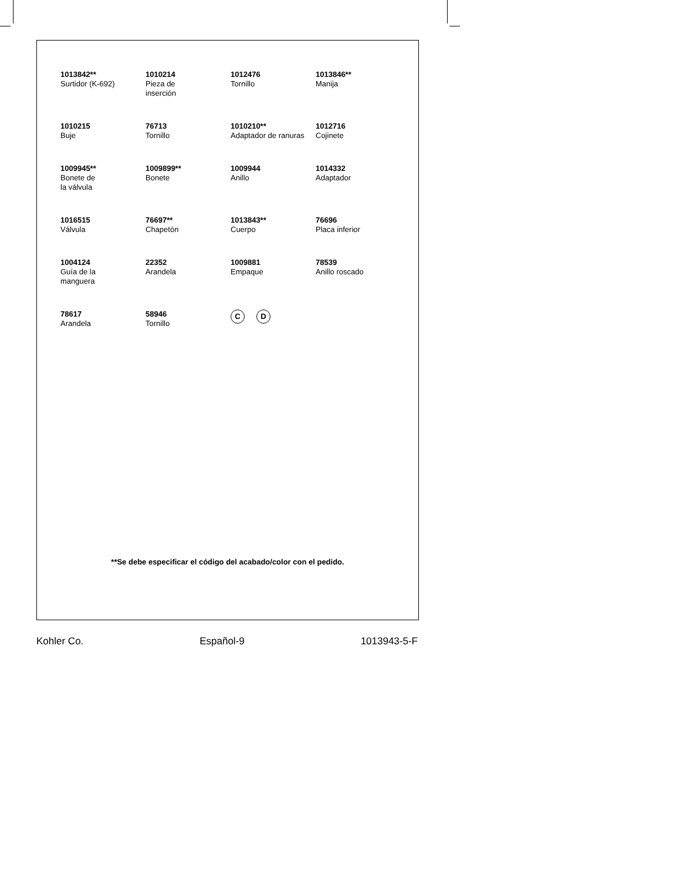1013842**
Surtidor (K-692)
1010214
Pieza de
inserción
1012476
Tornillo
1013846**
Manija
1010215
Buje
76713
Tornillo
1010210**
Adaptador de ranuras
1012716
Cojinete
1009945**
Bonete de
la válvula
1009899**
Bonete
1009944
Anillo
1014332
Adaptador
1016515
Válvula
76697**
Chapetón
1013843**
Cuerpo
76696
Placa inferior
1004124
Guía de la
manguera
22352
Arandela
1009881
Empaque
78539
Anillo roscado
78617
Arandela
58946
Tornillo
C D
**Se debe especificar el código del acabado/color con el pedido.
Kohler Co. Español-9 1013943-5-F